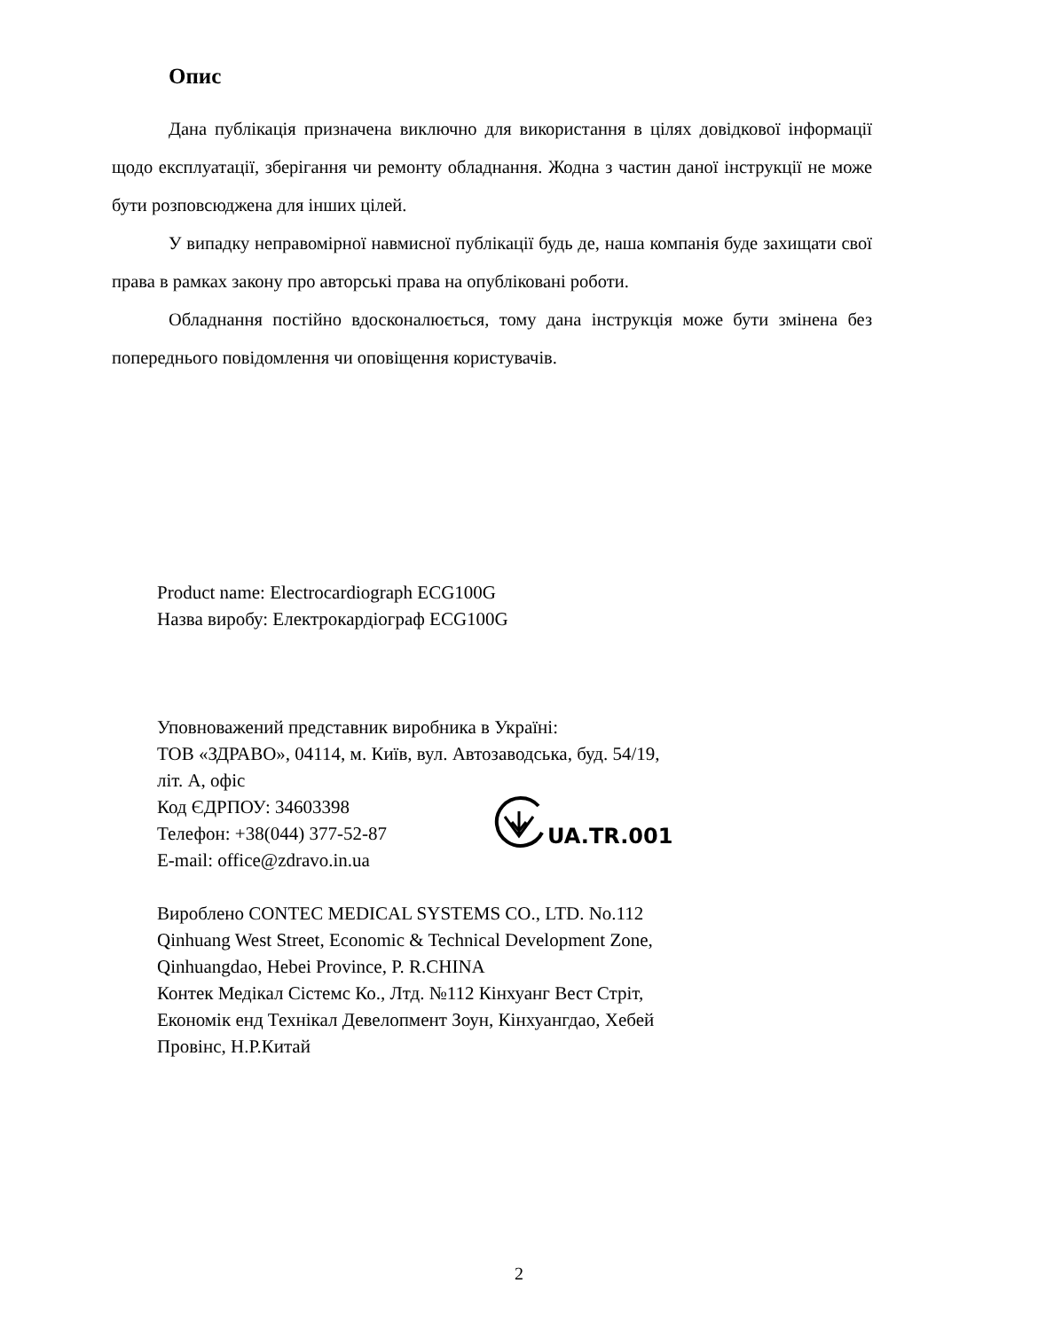Опис
Дана публікація призначена виключно для використання в цілях довідкової інформації щодо експлуатації, зберігання чи ремонту обладнання. Жодна з частин даної інструкції не може бути розповсюджена для інших цілей.
У випадку неправомірної навмисної публікації будь де, наша компанія буде захищати свої права в рамках закону про авторські права на опубліковані роботи.
Обладнання постійно вдосконалюється, тому дана інструкція може бути змінена без попереднього повідомлення чи оповіщення користувачів.
Product name: Electrocardiograph ECG100G
Назва виробу: Електрокардіограф ECG100G
Уповноважений представник виробника в Україні:
ТОВ «ЗДРАВО», 04114, м. Київ, вул. Автозаводська, буд. 54/19,
літ. А, офіс
Код ЄДРПОУ: 34603398
Телефон: +38(044) 377-52-87
E-mail: office@zdravo.in.ua
UA.TR.001
Вироблено CONTEC MEDICAL SYSTEMS CO., LTD. No.112
Qinhuang West Street, Economic & Technical Development Zone,
Qinhuangdao, Hebei Province, P. R.CHINA
Контек Медікал Сістемс Ко., Лтд. №112 Кінхуанг Вест Стріт,
Економік енд Технікал Девелопмент Зоун, Кінхуангдао, Хебей
Провінс, Н.Р.Китай
2